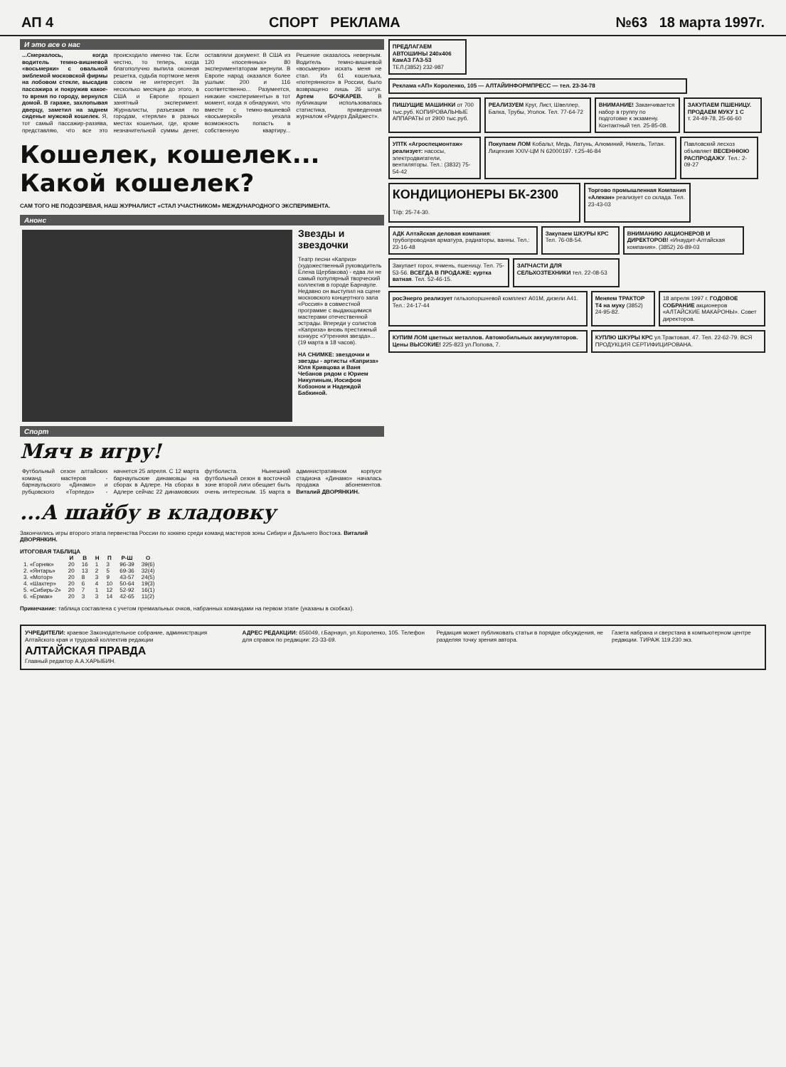АП 4 СПОРТ РЕКЛАМА №63 18 марта 1997г.
И это все о нас
...Смеркалось, когда водитель темно-вишневой «восьмерки» с овальной эмблемой московской фирмы на лобовом стекле, высадив пассажира и покружив какое-то время по городу, вернулся домой. В гараже, захлопывая дверцу, заметил на заднем сиденье мужской кошелек. Я, тот самый пассажир-раззява, представляю, что все это происходило именно так. Если честно, то теперь, когда благополучно выпила оконная решетка, судьба портмоне меня совсем не интересует. За несколько месяцев до этого, в США и Европе прошел занятный эксперимент. Журналисты, разъезжая по городам, «теряли» в разных местах кошельки, где, кроме незначительной суммы денег, оставляли документ. В США из 120 «посеянных» 80 экспериментаторам вернули. В Европе народ оказался более ушлым: 200 и 116 соответственно... Разумеется, никакие «эксперименты» в тот момент, когда я обнаружил, что вместе с темно-вишневой «восьмеркой» уехала возможность попасть в собственную квартиру... Решение оказалось неверным. Водитель темно-вишневой «восьмерки» искать меня не стал. Из 61 кошелька, «потерянного» в России, было возвращено лишь 26 штук. Артем БОЧКАРЕВ. В публикации использовалась статистика, приведенная журналом «Ридерз Дайджест».
Кошелек, кошелек... Какой кошелек?
САМ ТОГО НЕ ПОДОЗРЕВАЯ, НАШ ЖУРНАЛИСТ «СТАЛ УЧАСТНИКОМ» МЕЖДУНАРОДНОГО ЭКСПЕРИМЕНТА.
Анонс
Звезды и звездочки
Театр песни «Каприз» (художественный руководитель Елена Щербакова) - едва ли не самый популярный творческий коллектив в городе Барнауле. Недавно он выступил на сцене московского концертного зала «Россия» в совместной программе с выдающимися мастерами отечественной эстрады. Впереди у солистов «Каприза» вновь престижный конкурс «Утренняя звезда»... (19 марта в 18 часов).
НА СНИМКЕ: звездочки и звезды - артисты «Каприза» Юля Кривцова и Ваня Чебанов рядом с Юрием Никулиным, Иосифом Кобзоном и Надеждой Бабкиной.
Спорт
Мяч в игру!
Футбольный сезон алтайских команд мастеров - барнаульского «Динамо» и рубцовского «Торпедо» - начнется 25 апреля. С 12 марта барнаульские динамовцы на сборах в Адлере. На сборах в Адлере сейчас 22 динамовских футболиста. Нынешний футбольный сезон в восточной зоне второй лиги обещает быть очень интересным. 15 марта в административном корпусе стадиона «Динамо» началась продажа абонементов. Виталий ДВОРЯНКИН.
...А шайбу в кладовку
Закончились игры второго этапа первенства России по хоккею среди команд мастеров зоны Сибири и Дальнего Востока. Виталий ДВОРЯНКИН.
ИТОГОВАЯ ТАБЛИЦА
| | И | В | Н | П | Р-Ш | О |
| --- | --- | --- | --- | --- | --- | --- |
| 1. «Горняк» | 20 | 16 | 1 | 3 | 96-39 | 39(6) |
| 2. «Янтарь» | 20 | 13 | 2 | 5 | 69-36 | 32(4) |
| 3. «Мотор» | 20 | 8 | 3 | 9 | 43-57 | 24(5) |
| 4. «Шахтер» | 20 | 6 | 4 | 10 | 50-64 | 19(3) |
| 5. «Сибирь-2» | 20 | 7 | 1 | 12 | 52-92 | 16(1) |
| 6. «Ермак» | 20 | 3 | 3 | 14 | 42-65 | 11(2) |
Примечание: таблица составлена с учетом премиальных очков, набранных командами на первом этапе (указаны в скобках).
ПРЕДЛАГАЕМ АВТОШИНЫ 240х406 КамАЗ ГАЗ-53
ТЕЛ.(3852) 232-987
Реклама «АП» Короленко, 105 — АЛТАЙИНФОРМПРЕСС — тел. 23-34-78
ПИШУЩИЕ МАШИНКИ от 700 тыс.руб. КОПИРОВАЛЬНЫЕ АППАРАТЫ от 2900 тыс.руб.
РЕАЛИЗУЕМ Круг, Лист, Швеллер, Балка, Трубы, Уголок. Тел. 77-64-72
ВНИМАНИЕ! Заканчивается набор в группу по подготовке к экзамену. Контактный тел. 25-85-08.
ЗАКУПАЕМ ПШЕНИЦУ. ПРОДАЕМ МУКУ 1 С
т. 24-49-78, 25-66-60
УПТК «Агроспецмонтаж» реализует: насосы, электродвигатели, вентиляторы. Тел.: (3832) 75-54-42
Покупаем ЛОМ Кобальт, Медь, Латунь, Алюминий, Никель, Титан. Лицензия XXIV-ЦМ N 62000197. т.25-46-84
Павловский лесхоз объявляет ВЕСЕННЮЮ РАСПРОДАЖУ. Тел.: 2-09-27
КОНДИЦИОНЕРЫ БК-2300
Т/ф: 25-74-30.
Торгово промышленная Компания «Алекан» реализует со склада. Тел. 23-43-03
АДК Алтайская деловая компания: трубопроводная арматура, радиаторы, ванны. Тел.: 23-16-48
Закупаем ШКУРЫ КРС Тел. 76-08-54.
ВНИМАНИЮ АКЦИОНЕРОВ И ДИРЕКТОРОВ! «Инаудит-Алтайская компания». (3852) 26-89-03
Закупает горох, ячмень, пшеницу. Тел. 75-53-56. ВСЕГДА В ПРОДАЖЕ: куртка ватная. Тел. 52-46-15.
ЗАПЧАСТИ ДЛЯ СЕЛЬХОЗТЕХНИКИ тел. 22-08-53
росЭнерго реализует гильзопоршневой комплект А01М, дизели А41. Тел.: 24-17-44
Меняем ТРАКТОР Т4 на муку (3852) 24-95-82.
18 апреля 1997 г. ГОДОВОЕ СОБРАНИЕ акционеров «АЛТАЙСКИЕ МАКАРОНЫ». Совет директоров.
КУПИМ ЛОМ цветных металлов. Автомобильных аккумуляторов. Цены ВЫСОКИЕ! 225-823 ул.Попова, 7.
КУПЛЮ ШКУРЫ КРС ул.Трактовая, 47. Тел. 22-62-79. ВСЯ ПРОДУКЦИЯ СЕРТИФИЦИРОВАНА.
УЧРЕДИТЕЛИ: краевое Законодательное собрание, администрация Алтайского края и трудовой коллектив редакции
АЛТАЙСКАЯ ПРАВДА
Главный редактор А.А.ХАРЫБИН.
АДРЕС РЕДАКЦИИ: 656049, г.Барнаул, ул.Короленко, 105. Телефон для справок по редакции: 23-33-69.
Редакция может публиковать статьи в порядке обсуждения, не разделяя точку зрения автора.
Газета набрана и сверстана в компьютерном центре редакции. ТИРАЖ 119.230 экз.